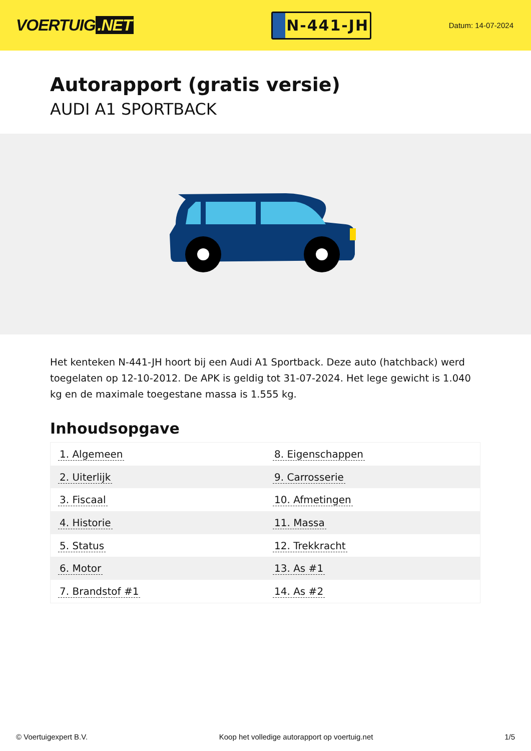VOERTUIG.NET
N-441-JH
Datum: 14-07-2024
Autorapport (gratis versie)
AUDI A1 SPORTBACK
Het kenteken N-441-JH hoort bij een Audi A1 Sportback. Deze auto (hatchback) werd toegelaten op 12-10-2012. De APK is geldig tot 31-07-2024. Het lege gewicht is 1.040 kg en de maximale toegestane massa is 1.555 kg.
Inhoudsopgave
| 1. Algemeen | 8. Eigenschappen |
| 2. Uiterlijk | 9. Carrosserie |
| 3. Fiscaal | 10. Afmetingen |
| 4. Historie | 11. Massa |
| 5. Status | 12. Trekkracht |
| 6. Motor | 13. As #1 |
| 7. Brandstof #1 | 14. As #2 |
© Voertuigexpert B.V. Koop het volledige autorapport op voertuig.net 1/5